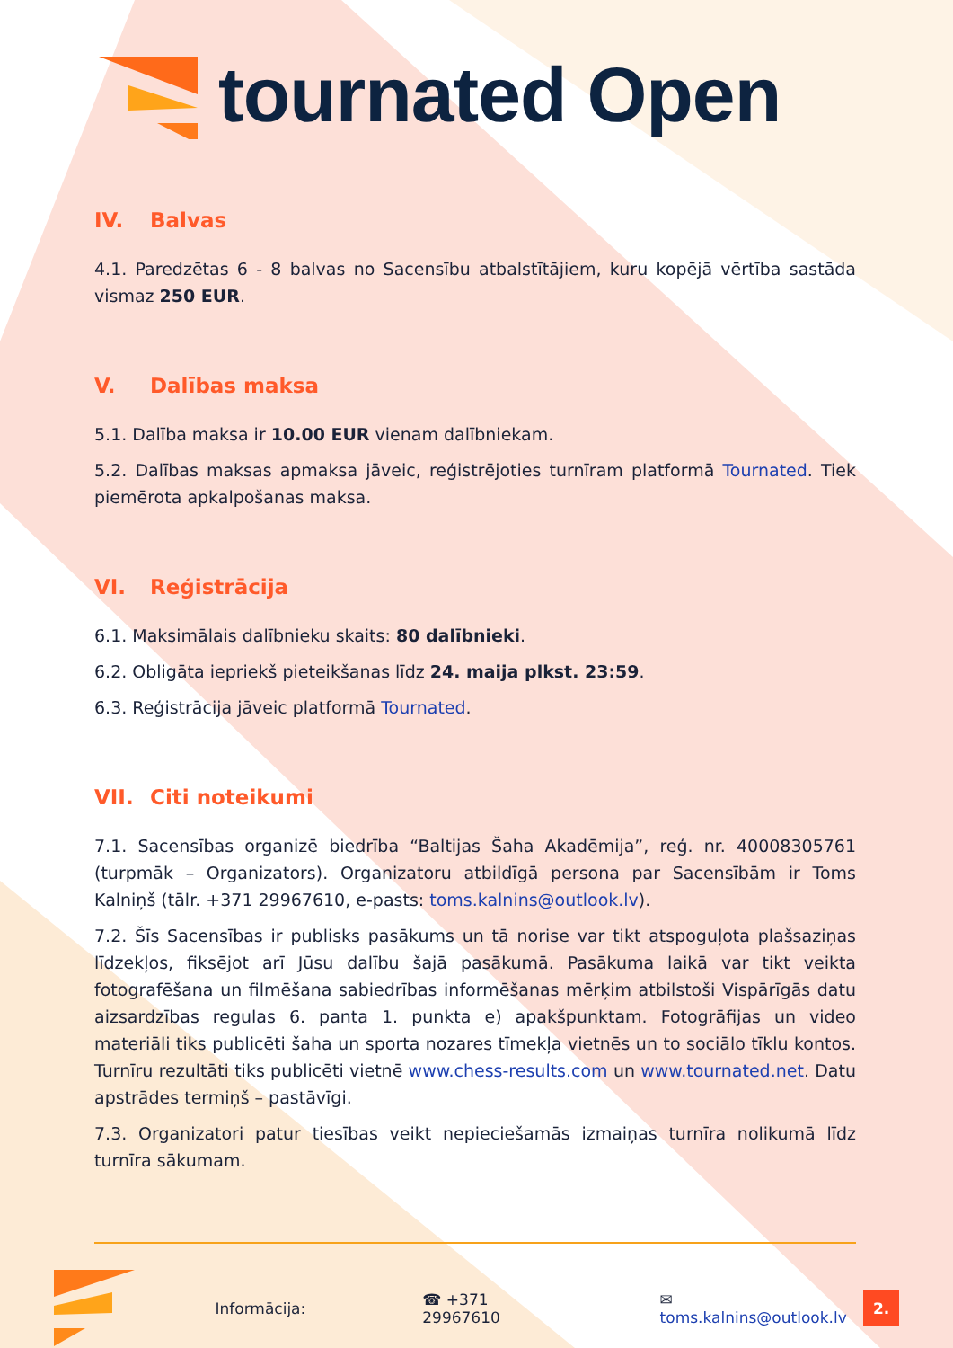tournated Open
IV. Balvas
4.1. Paredzētas 6 - 8 balvas no Sacensību atbalstītājiem, kuru kopējā vērtība sastāda vismaz 250 EUR.
V. Dalības maksa
5.1. Dalība maksa ir 10.00 EUR vienam dalībniekam.
5.2. Dalības maksas apmaksa jāveic, reģistrējoties turnīram platformā Tournated. Tiek piemērota apkalpošanas maksa.
VI. Reģistrācija
6.1. Maksimālais dalībnieku skaits: 80 dalībnieki.
6.2. Obligāta iepriekš pieteikšanas līdz 24. maija plkst. 23:59.
6.3. Reģistrācija jāveic platformā Tournated.
VII. Citi noteikumi
7.1. Sacensības organizē biedrība “Baltijas Šaha Akadēmija”, reģ. nr. 40008305761 (turpmāk – Organizators). Organizatoru atbildīgā persona par Sacensībām ir Toms Kalniņš (tālr. +371 29967610, e-pasts: toms.kalnins@outlook.lv).
7.2. Šīs Sacensības ir publisks pasākums un tā norise var tikt atspoguļota plašsaziņas līdzekļos, fiksējot arī Jūsu dalību šajā pasākumā. Pasākuma laikā var tikt veikta fotografēšana un filmēšana sabiedrības informēšanas mērķim atbilstoši Vispārīgās datu aizsardzības regulas 6. panta 1. punkta e) apakšpunktam. Fotogrāfijas un video materiāli tiks publicēti šaha un sporta nozares tīmekļa vietnēs un to sociālo tīklu kontos. Turnīru rezultāti tiks publicēti vietnē www.chess-results.com un www.tournated.net. Datu apstrādes termiņš – pastāvīgi.
7.3. Organizatori patur tiesības veikt nepieciešamās izmaiņas turnīra nolikumā līdz turnīra sākumam.
Informācija: ☎ +371 29967610 ✉ toms.kalnins@outlook.lv 2.